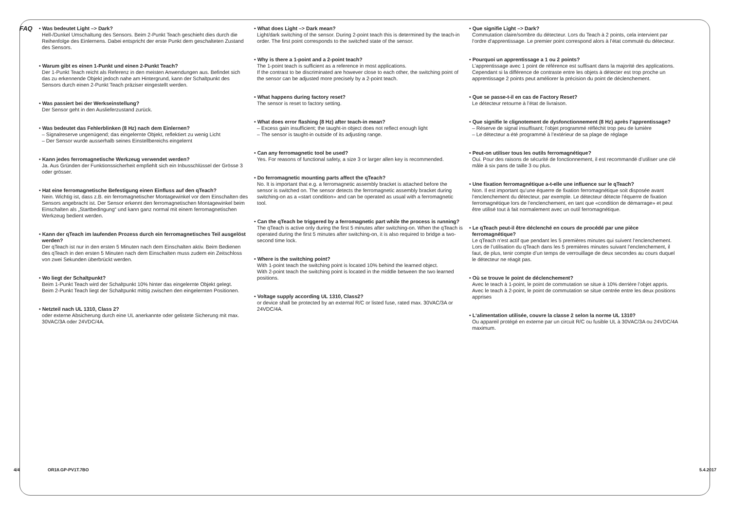FAQ
• Was bedeutet Light –> Dark?
Hell-/Dunkel Umschaltung des Sensors. Beim 2-Punkt Teach geschieht dies durch die Reihenfolge des Einlernens. Dabei entspricht der erste Punkt dem geschalteten Zustand des Sensors.
• Warum gibt es einen 1-Punkt und einen 2-Punkt Teach?
Der 1-Punkt Teach reicht als Referenz in den meisten Anwendungen aus. Befindet sich das zu erkennende Objekt jedoch nahe am Hintergrund, kann der Schaltpunkt des Sensors durch einen 2-Punkt Teach präziser eingestellt werden.
• Was passiert bei der Werkseinstellung?
Der Sensor geht in den Auslieferzustand zurück.
• Was bedeutet das Fehlerblinken (8 Hz) nach dem Einlernen?
– Signalreserve ungenügend; das eingelernte Objekt, reflektiert zu wenig Licht
– Der Sensor wurde ausserhalb seines Einstellbereichs eingelernt
• Kann jedes ferromagnetische Werkzeug verwendet werden?
Ja. Aus Gründen der Funktionssicherheit empfiehlt sich ein Inbusschlüssel der Grösse 3 oder grösser.
• Hat eine ferromagnetische Befestigung einen Einfluss auf den qTeach?
Nein. Wichtig ist, dass z.B. ein ferromagnetischer Montagewinkel vor dem Einschalten des Sensors angebracht ist. Der Sensor erkennt den ferromagnetischen Montagewinkel beim Einschalten als „Startbedingung“ und kann ganz normal mit einem ferromagnetischen Werkzeug bedient werden.
• Kann der qTeach im laufenden Prozess durch ein ferromagnetisches Teil ausgelöst werden?
Der qTeach ist nur in den ersten 5 Minuten nach dem Einschalten aktiv. Beim Bedienen des qTeach in den ersten 5 Minuten nach dem Einschalten muss zudem ein Zeitschloss von zwei Sekunden überbrückt werden.
• Wo liegt der Schaltpunkt?
Beim 1-Punkt Teach wird der Schaltpunkt 10% hinter das eingelernte Objekt gelegt.
Beim 2-Punkt Teach liegt der Schaltpunkt mittig zwischen den eingelernten Positionen.
• Netzteil nach UL 1310, Class 2?
oder externe Absicherung durch eine UL anerkannte oder gelistete Sicherung mit max. 30VAC/3A oder 24VDC/4A.
• What does Light –> Dark mean?
Light/dark switching of the sensor. During 2-point teach this is determined by the teach-in order. The first point corresponds to the switched state of the sensor.
• Why is there a 1-point and a 2-point teach?
The 1-point teach is sufficient as a reference in most applications.
If the contrast to be discriminated are however close to each other, the switching point of the sensor can be adjusted more precisely by a 2-point teach.
• What happens during factory reset?
The sensor is reset to factory setting.
• What does error flashing (8 Hz) after teach-in mean?
– Excess gain insufficient; the taught-in object does not reflect enough light
– The sensor is taught-in outside of its adjusting range.
• Can any ferromagnetic tool be used?
Yes. For reasons of functional safety, a size 3 or larger allen key is recommended.
• Do ferromagnetic mounting parts affect the qTeach?
No. It is important that e.g. a ferromagnetic assembly bracket is attached before the sensor is switched on. The sensor detects the ferromagnetic assembly bracket during switching-on as a «start condition» and can be operated as usual with a ferromagnetic tool.
• Can the qTeach be triggered by a ferromagnetic part while the process is running?
The qTeach is active only during the first 5 minutes after switching-on. When the qTeach is operated during the first 5 minutes after switching-on, it is also required to bridge a two-second time lock.
• Where is the switching point?
With 1-point teach the switching point is located 10% behind the learned object.
With 2-point teach the switching point is located in the middle between the two learned positions.
• Voltage supply according UL 1310, Class2?
or device shall be protected by an external R/C or listed fuse, rated max. 30VAC/3A or 24VDC/4A.
• Que signifie Light –> Dark?
Commutation claire/sombre du détecteur. Lors du Teach à 2 points, cela intervient par l‘ordre d‘apprentissage. Le premier point correspond alors à l’état commuté du détecteur.
• Pourquoi un apprentissage a 1 ou 2 points?
L’apprentissage avec 1 point de référence est suffisant dans la majorité des applications.
Cependant si la différence de contraste entre les objets à détecter est trop proche un apprentissage 2 points peut améliorer la précision du point de déclenchement.
• Que se passe-t-il en cas de Factory Reset?
Le détecteur retourne à l’état de livraison.
• Que signifie le clignotement de dysfonctionnement (8 Hz) après l’apprentissage?
– Réserve de signal insuffisant; l’objet programmé réfléchit trop peu de lumière
– Le détecteur a été programmé à l’extérieur de sa plage de réglage
• Peut-on utiliser tous les outils ferromagnétique?
Oui. Pour des raisons de sécurité de fonctionnement, il est recommandé d’utiliser une clé mâle à six pans de taille 3 ou plus.
• Une fixation ferromagnétique a-t-elle une influence sur le qTeach?
Non. Il est important qu’une équerre de fixation ferromagnétique soit disposée avant l’enclenchement du détecteur, par exemple. Le détecteur détecte l’équerre de fixation ferromagnétique lors de l’enclenchement, en tant que «condition de démarrage» et peut être utilisé tout à fait normalement avec un outil ferromagnétique.
• Le qTeach peut-il être déclenché en cours de procédé par une pièce ferromagnétique?
Le qTeach n’est actif que pendant les 5 premières minutes qui suivent l’enclenchement. Lors de l’utilisation du qTeach dans les 5 premières minutes suivant l’enclenchement, il faut, de plus, tenir compte d’un temps de verrouillage de deux secondes au cours duquel le détecteur ne réagit pas.
• Où se trouve le point de déclenchement?
Avec le teach à 1-point, le point de commutation se situe à 10% derrière l’objet appris.
Avec le teach à 2-point, le point de commutation se situe centrée entre les deux positions apprises
• L‘alimentation utilisée, couvre la classe 2 selon la norme UL 1310?
Ou appareil protégé en externe par un circuit R/C ou fusible UL à 30VAC/3A ou 24VDC/4A maximum.
4/4 OR18.GP-PV1T.7BO 5.4.2017